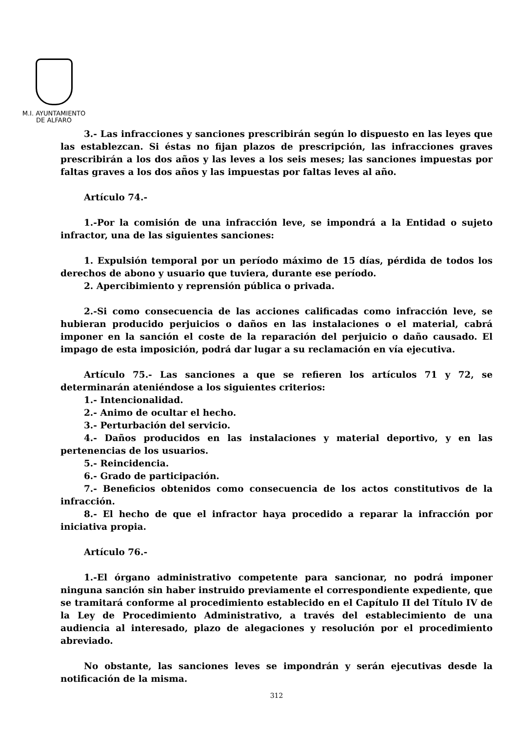M.I. AYUNTAMIENTO
DE ALFARO
3.- Las infracciones y sanciones prescribirán según lo dispuesto en las leyes que las establezcan. Si éstas no fijan plazos de prescripción, las infracciones graves prescribirán a los dos años y las leves a los seis meses; las sanciones impuestas por faltas graves a los dos años y las impuestas por faltas leves al año.
Artículo 74.-
1.-Por la comisión de una infracción leve, se impondrá a la Entidad o sujeto infractor, una de las siguientes sanciones:
1. Expulsión temporal por un período máximo de 15 días, pérdida de todos los derechos de abono y usuario que tuviera, durante ese período.
2. Apercibimiento y reprensión pública o privada.
2.-Si como consecuencia de las acciones calificadas como infracción leve, se hubieran producido perjuicios o daños en las instalaciones o el material, cabrá imponer en la sanción el coste de la reparación del perjuicio o daño causado. El impago de esta imposición, podrá dar lugar a su reclamación en vía ejecutiva.
Artículo 75.- Las sanciones a que se refieren los artículos 71 y 72, se determinarán ateniéndose a los siguientes criterios:
1.- Intencionalidad.
2.- Animo de ocultar el hecho.
3.- Perturbación del servicio.
4.- Daños producidos en las instalaciones y material deportivo, y en las pertenencias de los usuarios.
5.- Reincidencia.
6.- Grado de participación.
7.- Beneficios obtenidos como consecuencia de los actos constitutivos de la infracción.
8.- El hecho de que el infractor haya procedido a reparar la infracción por iniciativa propia.
Artículo 76.-
1.-El órgano administrativo competente para sancionar, no podrá imponer ninguna sanción sin haber instruido previamente el correspondiente expediente, que se tramitará conforme al procedimiento establecido en el Capítulo II del Título IV de la Ley de Procedimiento Administrativo, a través del establecimiento de una audiencia al interesado, plazo de alegaciones y resolución por el procedimiento abreviado.
No obstante, las sanciones leves se impondrán y serán ejecutivas desde la notificación de la misma.
312